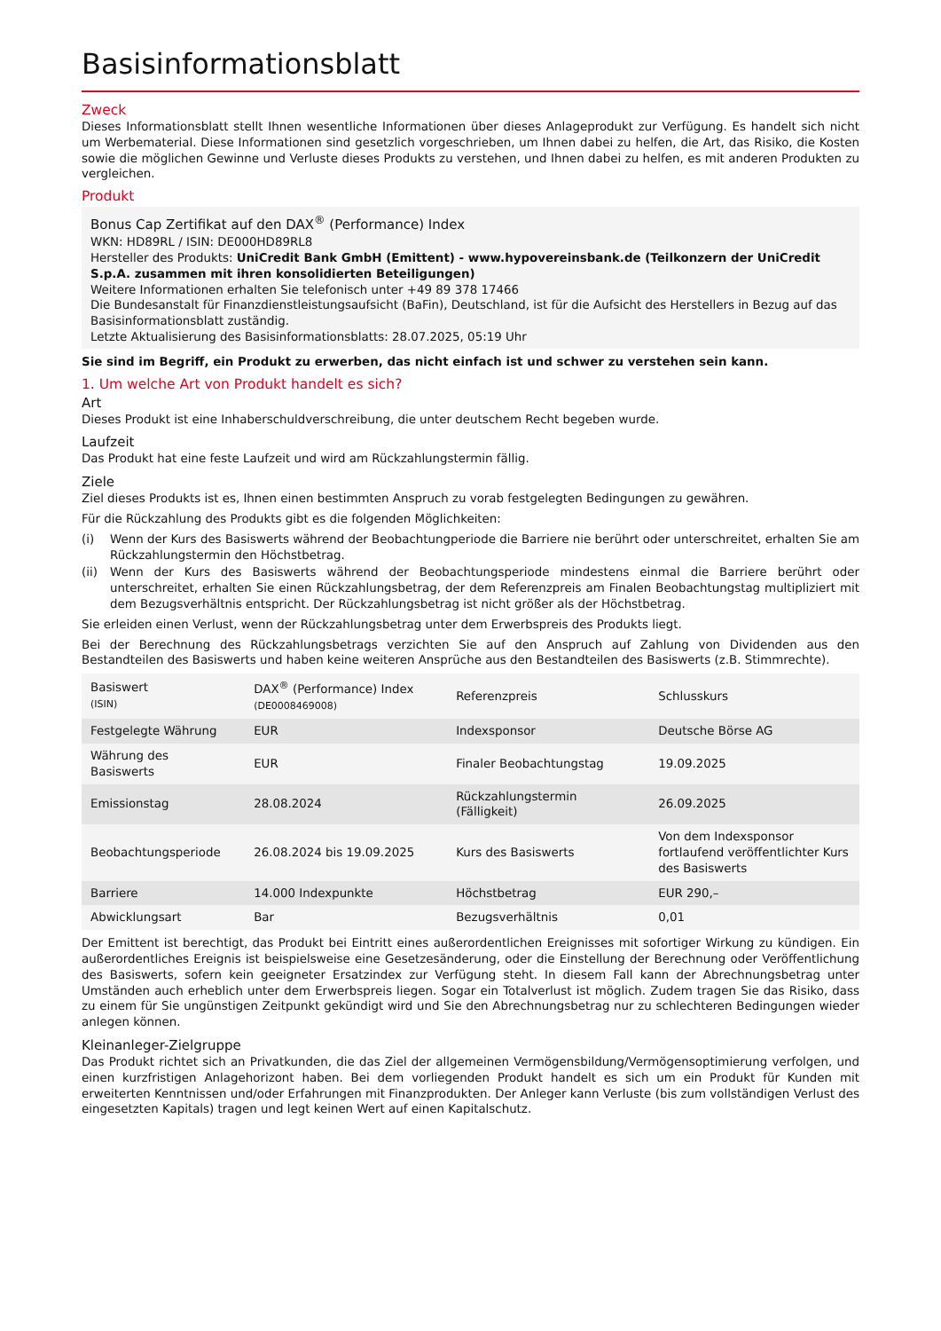Basisinformationsblatt
Zweck
Dieses Informationsblatt stellt Ihnen wesentliche Informationen über dieses Anlageprodukt zur Verfügung. Es handelt sich nicht um Werbematerial. Diese Informationen sind gesetzlich vorgeschrieben, um Ihnen dabei zu helfen, die Art, das Risiko, die Kosten sowie die möglichen Gewinne und Verluste dieses Produkts zu verstehen, und Ihnen dabei zu helfen, es mit anderen Produkten zu vergleichen.
Produkt
Bonus Cap Zertifikat auf den DAX<sup>®</sup> (Performance) Index
WKN: HD89RL / ISIN: DE000HD89RL8
Hersteller des Produkts: UniCredit Bank GmbH (Emittent) - www.hypovereinsbank.de (Teilkonzern der UniCredit S.p.A. zusammen mit ihren konsolidierten Beteiligungen)
Weitere Informationen erhalten Sie telefonisch unter +49 89 378 17466
Die Bundesanstalt für Finanzdienstleistungsaufsicht (BaFin), Deutschland, ist für die Aufsicht des Herstellers in Bezug auf das Basisinformationsblatt zuständig.
Letzte Aktualisierung des Basisinformationsblatts: 28.07.2025, 05:19 Uhr
Sie sind im Begriff, ein Produkt zu erwerben, das nicht einfach ist und schwer zu verstehen sein kann.
1. Um welche Art von Produkt handelt es sich?
Art
Dieses Produkt ist eine Inhaberschuldverschreibung, die unter deutschem Recht begeben wurde.
Laufzeit
Das Produkt hat eine feste Laufzeit und wird am Rückzahlungstermin fällig.
Ziele
Ziel dieses Produkts ist es, Ihnen einen bestimmten Anspruch zu vorab festgelegten Bedingungen zu gewähren.
Für die Rückzahlung des Produkts gibt es die folgenden Möglichkeiten:
(i) Wenn der Kurs des Basiswerts während der Beobachtungperiode die Barriere nie berührt oder unterschreitet, erhalten Sie am Rückzahlungstermin den Höchstbetrag.
(ii) Wenn der Kurs des Basiswerts während der Beobachtungsperiode mindestens einmal die Barriere berührt oder unterschreitet, erhalten Sie einen Rückzahlungsbetrag, der dem Referenzpreis am Finalen Beobachtungstag multipliziert mit dem Bezugsverhältnis entspricht. Der Rückzahlungsbetrag ist nicht größer als der Höchstbetrag.
Sie erleiden einen Verlust, wenn der Rückzahlungsbetrag unter dem Erwerbspreis des Produkts liegt.
Bei der Berechnung des Rückzahlungsbetrags verzichten Sie auf den Anspruch auf Zahlung von Dividenden aus den Bestandteilen des Basiswerts und haben keine weiteren Ansprüche aus den Bestandteilen des Basiswerts (z.B. Stimmrechte).
| Basiswert (ISIN) | DAX<sup>®</sup> (Performance) Index (DE0008469008) | Referenzpreis | Schlusskurs |
| Festgelegte Währung | EUR | Indexsponsor | Deutsche Börse AG |
| Währung des Basiswerts | EUR | Finaler Beobachtungstag | 19.09.2025 |
| Emissionstag | 28.08.2024 | Rückzahlungstermin (Fälligkeit) | 26.09.2025 |
| Beobachtungsperiode | 26.08.2024 bis 19.09.2025 | Kurs des Basiswerts | Von dem Indexsponsor fortlaufend veröffentlichter Kurs des Basiswerts |
| Barriere | 14.000 Indexpunkte | Höchstbetrag | EUR 290,– |
| Abwicklungsart | Bar | Bezugsverhältnis | 0,01 |
Der Emittent ist berechtigt, das Produkt bei Eintritt eines außerordentlichen Ereignisses mit sofortiger Wirkung zu kündigen. Ein außerordentliches Ereignis ist beispielsweise eine Gesetzesänderung, oder die Einstellung der Berechnung oder Veröffentlichung des Basiswerts, sofern kein geeigneter Ersatzindex zur Verfügung steht. In diesem Fall kann der Abrechnungsbetrag unter Umständen auch erheblich unter dem Erwerbspreis liegen. Sogar ein Totalverlust ist möglich. Zudem tragen Sie das Risiko, dass zu einem für Sie ungünstigen Zeitpunkt gekündigt wird und Sie den Abrechnungsbetrag nur zu schlechteren Bedingungen wieder anlegen können.
Kleinanleger-Zielgruppe
Das Produkt richtet sich an Privatkunden, die das Ziel der allgemeinen Vermögensbildung/Vermögensoptimierung verfolgen, und einen kurzfristigen Anlagehorizont haben. Bei dem vorliegenden Produkt handelt es sich um ein Produkt für Kunden mit erweiterten Kenntnissen und/oder Erfahrungen mit Finanzprodukten. Der Anleger kann Verluste (bis zum vollständigen Verlust des eingesetzten Kapitals) tragen und legt keinen Wert auf einen Kapitalschutz.